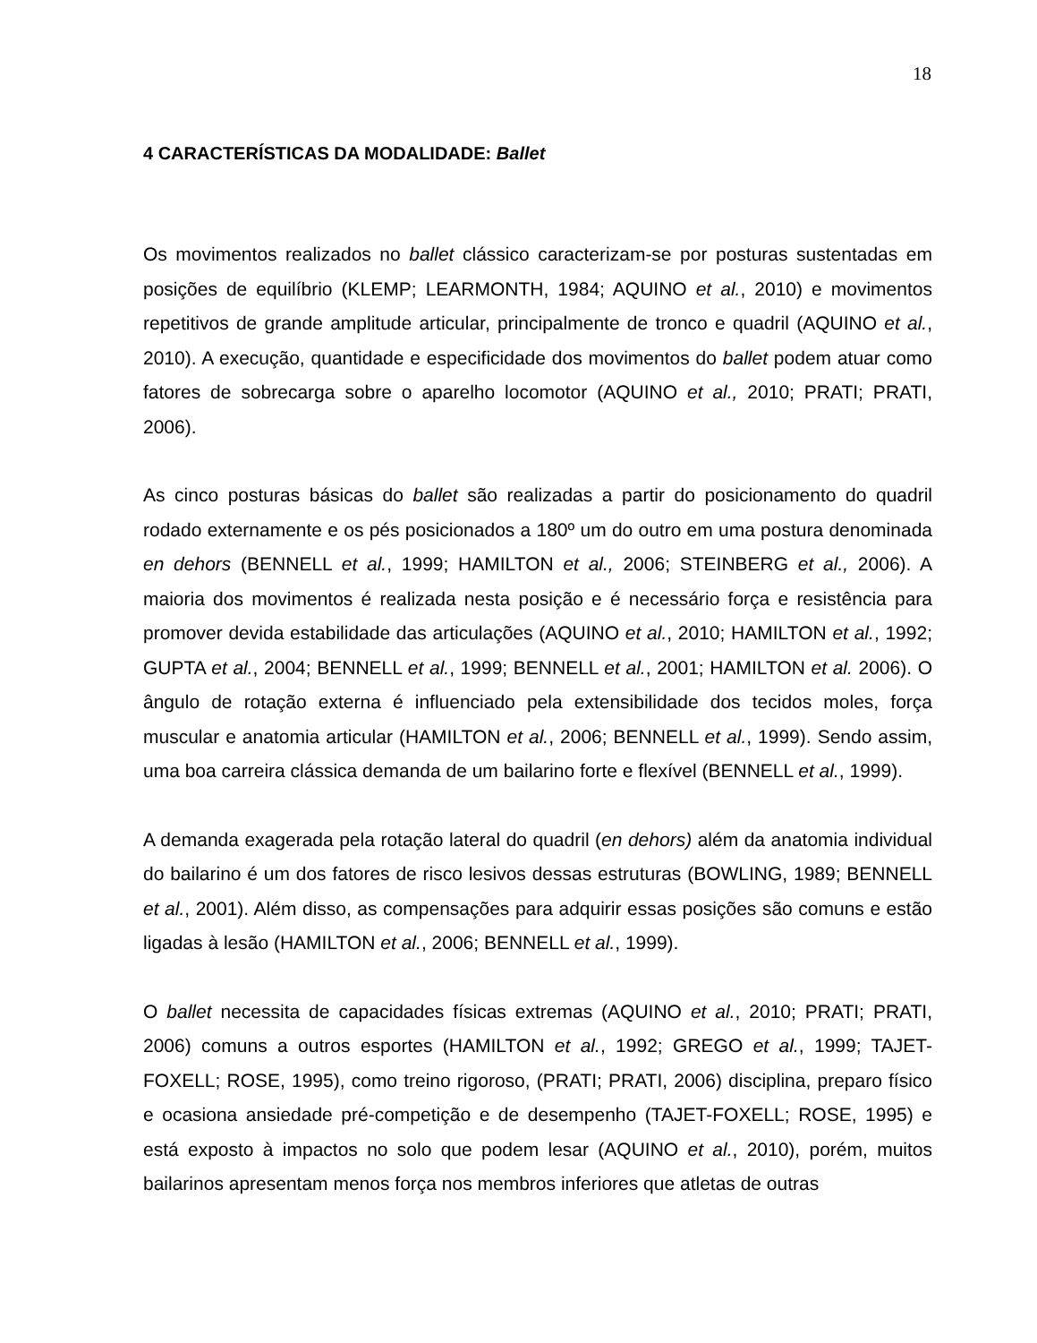18
4 CARACTERÍSTICAS DA MODALIDADE: Ballet
Os movimentos realizados no ballet clássico caracterizam-se por posturas sustentadas em posições de equilíbrio (KLEMP; LEARMONTH, 1984; AQUINO et al., 2010) e movimentos repetitivos de grande amplitude articular, principalmente de tronco e quadril (AQUINO et al., 2010). A execução, quantidade e especificidade dos movimentos do ballet podem atuar como fatores de sobrecarga sobre o aparelho locomotor (AQUINO et al., 2010; PRATI; PRATI, 2006).
As cinco posturas básicas do ballet são realizadas a partir do posicionamento do quadril rodado externamente e os pés posicionados a 180º um do outro em uma postura denominada en dehors (BENNELL et al., 1999; HAMILTON et al., 2006; STEINBERG et al., 2006). A maioria dos movimentos é realizada nesta posição e é necessário força e resistência para promover devida estabilidade das articulações (AQUINO et al., 2010; HAMILTON et al., 1992; GUPTA et al., 2004; BENNELL et al., 1999; BENNELL et al., 2001; HAMILTON et al. 2006). O ângulo de rotação externa é influenciado pela extensibilidade dos tecidos moles, força muscular e anatomia articular (HAMILTON et al., 2006; BENNELL et al., 1999). Sendo assim, uma boa carreira clássica demanda de um bailarino forte e flexível (BENNELL et al., 1999).
A demanda exagerada pela rotação lateral do quadril (en dehors) além da anatomia individual do bailarino é um dos fatores de risco lesivos dessas estruturas (BOWLING, 1989; BENNELL et al., 2001). Além disso, as compensações para adquirir essas posições são comuns e estão ligadas à lesão (HAMILTON et al., 2006; BENNELL et al., 1999).
O ballet necessita de capacidades físicas extremas (AQUINO et al., 2010; PRATI; PRATI, 2006) comuns a outros esportes (HAMILTON et al., 1992; GREGO et al., 1999; TAJET-FOXELL; ROSE, 1995), como treino rigoroso, (PRATI; PRATI, 2006) disciplina, preparo físico e ocasiona ansiedade pré-competição e de desempenho (TAJET-FOXELL; ROSE, 1995) e está exposto à impactos no solo que podem lesar (AQUINO et al., 2010), porém, muitos bailarinos apresentam menos força nos membros inferiores que atletas de outras